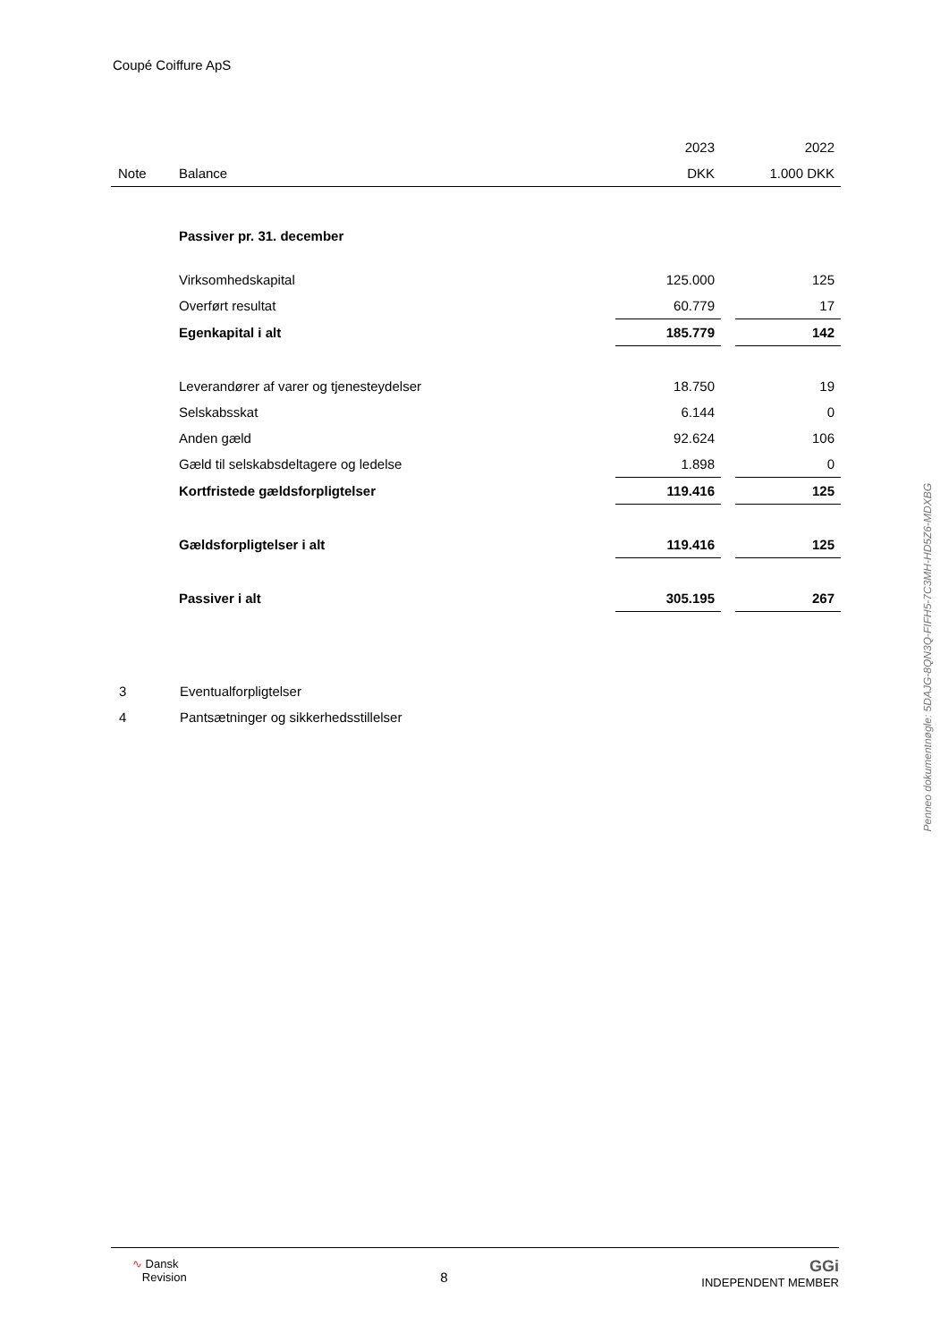Coupé Coiffure ApS
| | | 2023 | | 2022 |
| Note | Balance | DKK | | 1.000 DKK |
| | Passiver pr. 31. december | | | |
| | Virksomhedskapital | 125.000 | | 125 |
| | Overført resultat | 60.779 | | 17 |
| | Egenkapital i alt | 185.779 | | 142 |
| | Leverandører af varer og tjenesteydelser | 18.750 | | 19 |
| | Selskabsskat | 6.144 | | 0 |
| | Anden gæld | 92.624 | | 106 |
| | Gæld til selskabsdeltagere og ledelse | 1.898 | | 0 |
| | Kortfristede gældsforpligtelser | 119.416 | | 125 |
| | Gældsforpligtelser i alt | 119.416 | | 125 |
| | Passiver i alt | 305.195 | | 267 |
3 Eventualforpligtelser
4 Pantsætninger og sikkerhedsstillelser
Penneo dokumentnøgle: 5DAJG-8QN3Q-FIFH5-7C3MH-HD5Z6-MDXBG
∿ Dansk
Revision
8
GGi
INDEPENDENT MEMBER